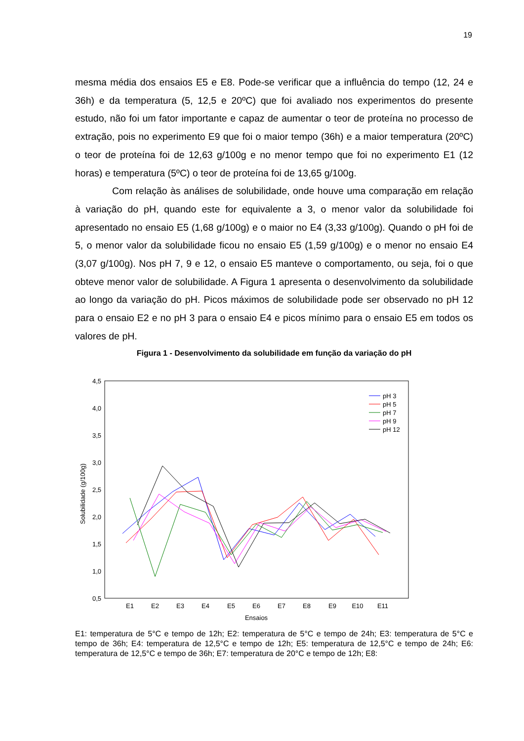19
mesma média dos ensaios E5 e E8. Pode-se verificar que a influência do tempo (12, 24 e 36h) e da temperatura (5, 12,5 e 20ºC) que foi avaliado nos experimentos do presente estudo, não foi um fator importante e capaz de aumentar o teor de proteína no processo de extração, pois no experimento E9 que foi o maior tempo (36h) e a maior temperatura (20ºC) o teor de proteína foi de 12,63 g/100g e no menor tempo que foi no experimento E1 (12 horas) e temperatura (5ºC) o teor de proteína foi de 13,65 g/100g.
Com relação às análises de solubilidade, onde houve uma comparação em relação à variação do pH, quando este for equivalente a 3, o menor valor da solubilidade foi apresentado no ensaio E5 (1,68 g/100g) e o maior no E4 (3,33 g/100g). Quando o pH foi de 5, o menor valor da solubilidade ficou no ensaio E5 (1,59 g/100g) e o menor no ensaio E4 (3,07 g/100g). Nos pH 7, 9 e 12, o ensaio E5 manteve o comportamento, ou seja, foi o que obteve menor valor de solubilidade. A Figura 1 apresenta o desenvolvimento da solubilidade ao longo da variação do pH. Picos máximos de solubilidade pode ser observado no pH 12 para o ensaio E2 e no pH 3 para o ensaio E4 e picos mínimo para o ensaio E5 em todos os valores de pH.
Figura 1 - Desenvolvimento da solubilidade em função da variação do pH
4,5
4,0
3,5
3,0
2,5
2,0
1,5
1,0
0,5
Solubilidade (g/100g)
E1
E2
E3
E4
E5
E6
E7
E8
E9
E10
E11
Ensaios
pH 3
pH 5
pH 7
pH 9
pH 12
E1: temperatura de 5°C e tempo de 12h; E2: temperatura de 5°C e tempo de 24h; E3: temperatura de 5°C e tempo de 36h; E4: temperatura de 12,5°C e tempo de 12h; E5: temperatura de 12,5°C e tempo de 24h; E6: temperatura de 12,5°C e tempo de 36h; E7: temperatura de 20°C e tempo de 12h; E8: